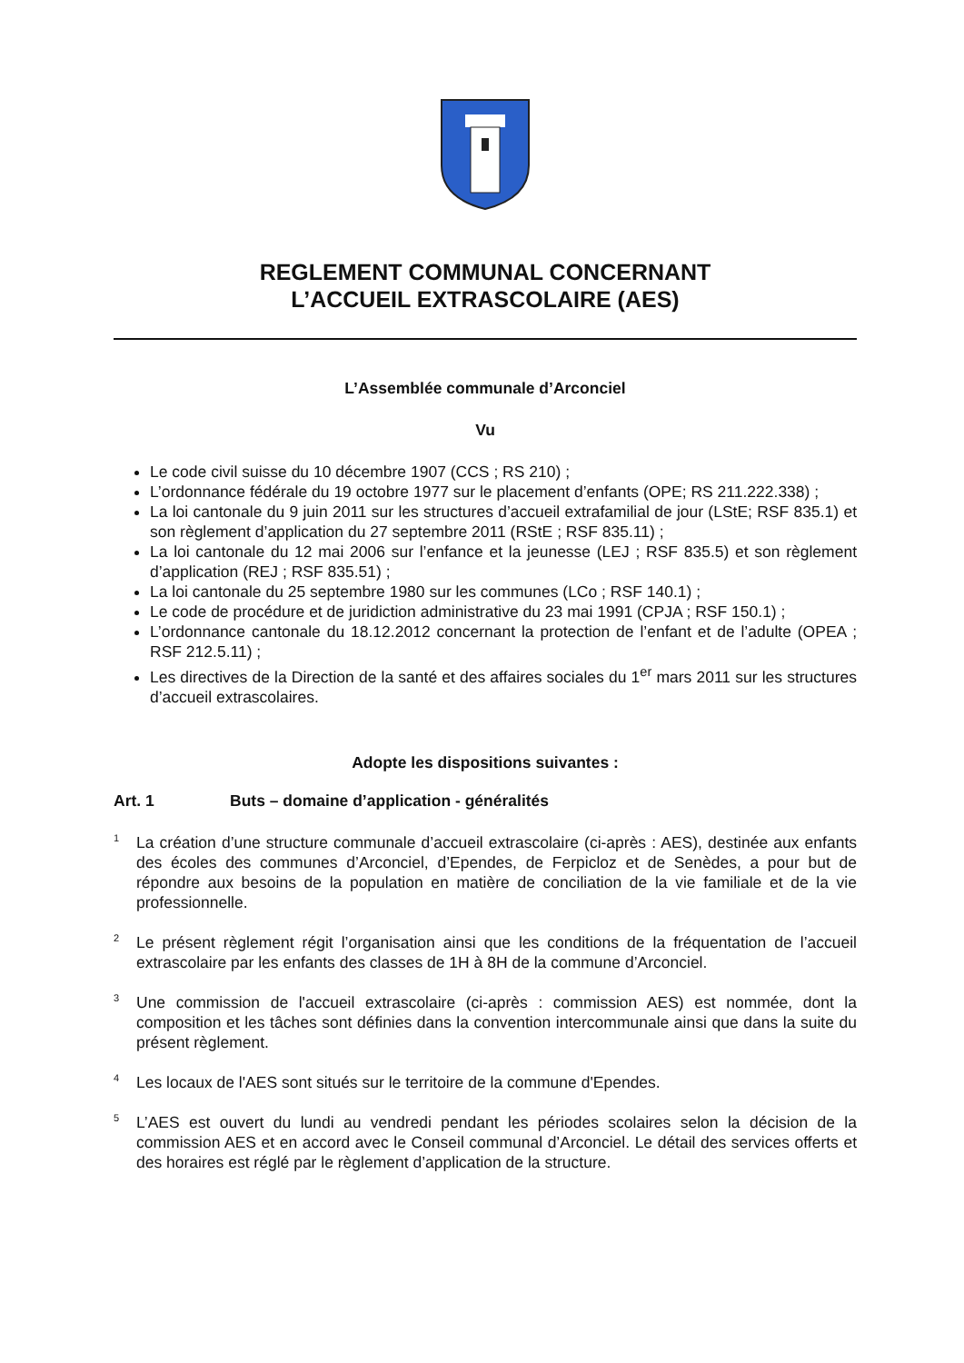REGLEMENT COMMUNAL CONCERNANT
L’ACCUEIL EXTRASCOLAIRE (AES)
L’Assemblée communale d’Arconciel
Vu
Le code civil suisse du 10 décembre 1907 (CCS ; RS 210) ;
L’ordonnance fédérale du 19 octobre 1977 sur le placement d’enfants (OPE; RS 211.222.338) ;
La loi cantonale du 9 juin 2011 sur les structures d’accueil extrafamilial de jour (LStE; RSF 835.1) et son règlement d’application du 27 septembre 2011 (RStE ; RSF 835.11) ;
La loi cantonale du 12 mai 2006 sur l’enfance et la jeunesse (LEJ ; RSF 835.5) et son règlement d’application (REJ ; RSF 835.51) ;
La loi cantonale du 25 septembre 1980 sur les communes (LCo ; RSF 140.1) ;
Le code de procédure et de juridiction administrative du 23 mai 1991 (CPJA ; RSF 150.1) ;
L’ordonnance cantonale du 18.12.2012 concernant la protection de l’enfant et de l’adulte (OPEA ; RSF 212.5.11) ;
Les directives de la Direction de la santé et des affaires sociales du 1<sup>er</sup> mars 2011 sur les structures d’accueil extrascolaires.
Adopte les dispositions suivantes :
Art. 1 Buts – domaine d’application - généralités
<sup>1</sup> La création d’une structure communale d’accueil extrascolaire (ci-après : AES), destinée aux enfants des écoles des communes d’Arconciel, d’Ependes, de Ferpicloz et de Senèdes, a pour but de répondre aux besoins de la population en matière de conciliation de la vie familiale et de la vie professionnelle.
<sup>2</sup> Le présent règlement régit l’organisation ainsi que les conditions de la fréquentation de l’accueil extrascolaire par les enfants des classes de 1H à 8H de la commune d’Arconciel.
<sup>3</sup> Une commission de l'accueil extrascolaire (ci-après : commission AES) est nommée, dont la composition et les tâches sont définies dans la convention intercommunale ainsi que dans la suite du présent règlement.
<sup>4</sup> Les locaux de l'AES sont situés sur le territoire de la commune d'Ependes.
<sup>5</sup> L’AES est ouvert du lundi au vendredi pendant les périodes scolaires selon la décision de la commission AES et en accord avec le Conseil communal d’Arconciel. Le détail des services offerts et des horaires est réglé par le règlement d’application de la structure.